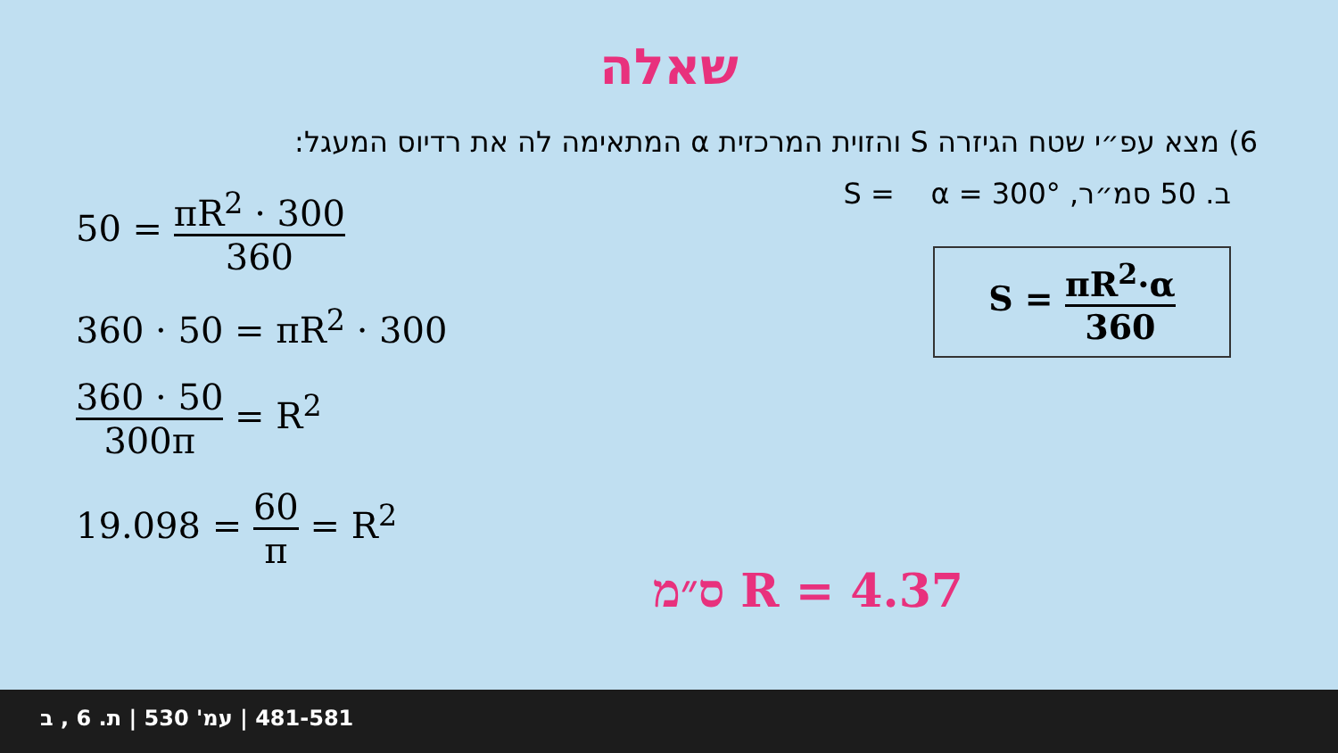שאלה
6) מצא עפ״י שטח הגיזרה S והזוית המרכזית α המתאימה לה את רדיוס המעגל:
50 = πR<sup>2</sup> · 300 360
360 · 50 = πR<sup>2</sup> · 300
360 · 50 300π = R<sup>2</sup>
19.098 = 60 π = R<sup>2</sup>
ב. 50 סמ״ר, S = α = 300°
S = πR<sup>2</sup>·α 360
R = 4.37 ס״מ
481-581 | עמ' 530 | ת. 6 , ב